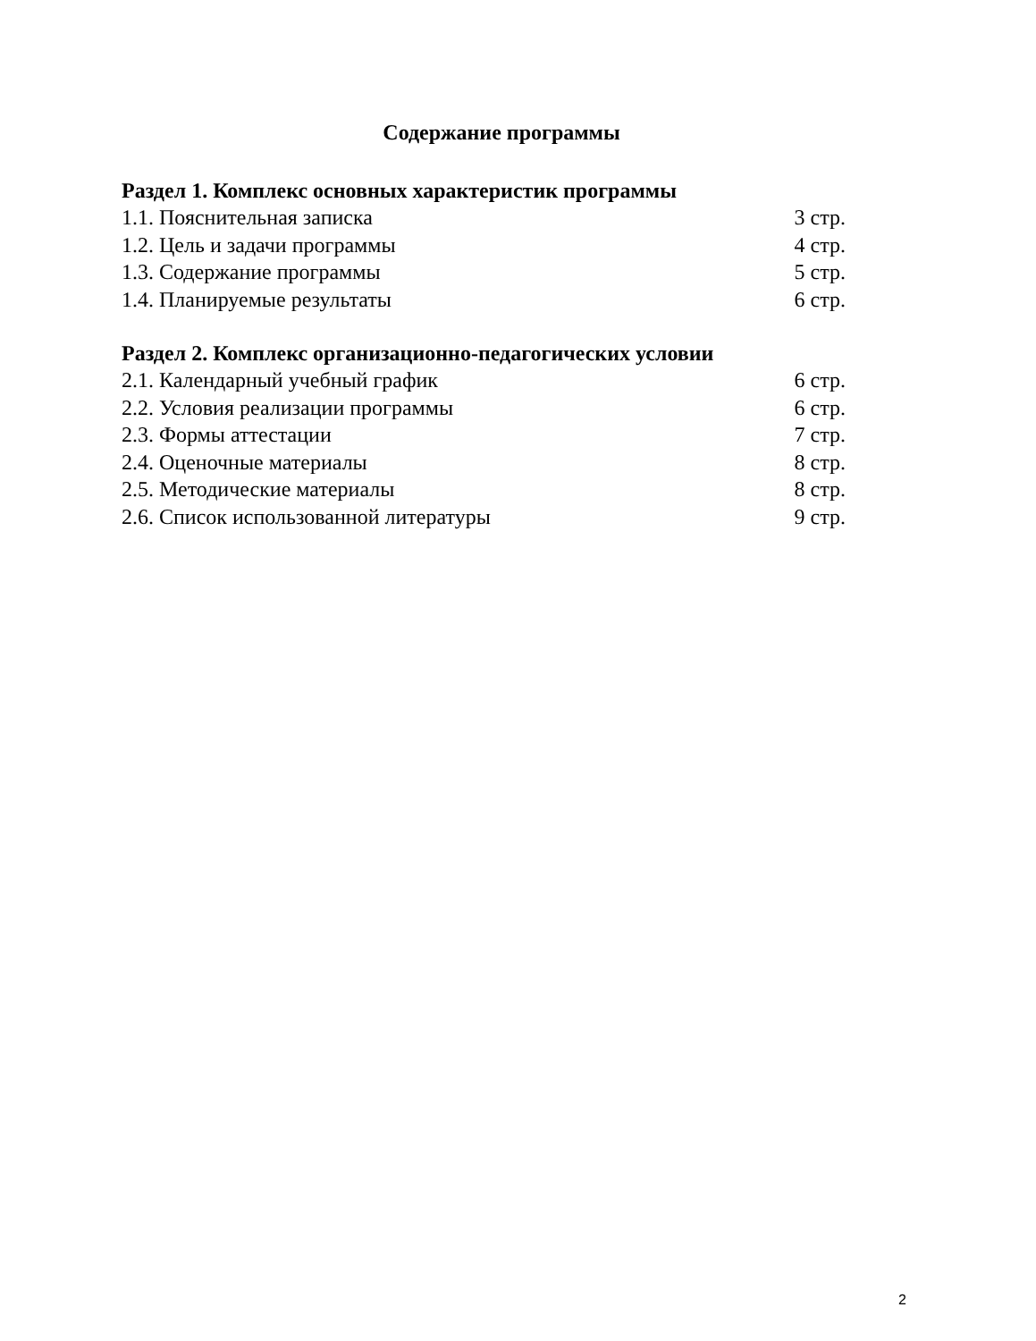Содержание программы
Раздел 1. Комплекс основных характеристик программы
1.1. Пояснительная записка 3 стр.
1.2. Цель и задачи программы 4 стр.
1.3. Содержание программы 5 стр.
1.4. Планируемые результаты 6 стр.
Раздел 2. Комплекс организационно-педагогических условии
2.1. Календарный учебный график 6 стр.
2.2. Условия реализации программы 6 стр.
2.3. Формы аттестации 7 стр.
2.4. Оценочные материалы 8 стр.
2.5. Методические материалы 8 стр.
2.6. Список использованной литературы 9 стр.
2